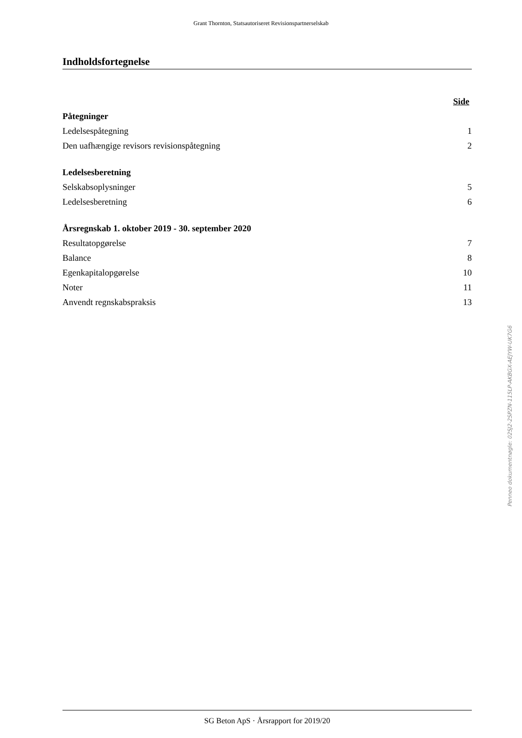Grant Thornton, Statsautoriseret Revisionspartnerselskab
Indholdsfortegnelse
| | Side |
| Påtegninger | |
| Ledelsespåtegning | 1 |
| Den uafhængige revisors revisionspåtegning | 2 |
| Ledelsesberetning | |
| Selskabsoplysninger | 5 |
| Ledelsesberetning | 6 |
| Årsregnskab 1. oktober 2019 - 30. september 2020 | |
| Resultatopgørelse | 7 |
| Balance | 8 |
| Egenkapitalopgørelse | 10 |
| Noter | 11 |
| Anvendt regnskabspraksis | 13 |
Penneo dokumentnøgle: 02SJ2-2SPZN-115LP-AKBGX-AEJYW-UK7G6
SG Beton ApS · Årsrapport for 2019/20